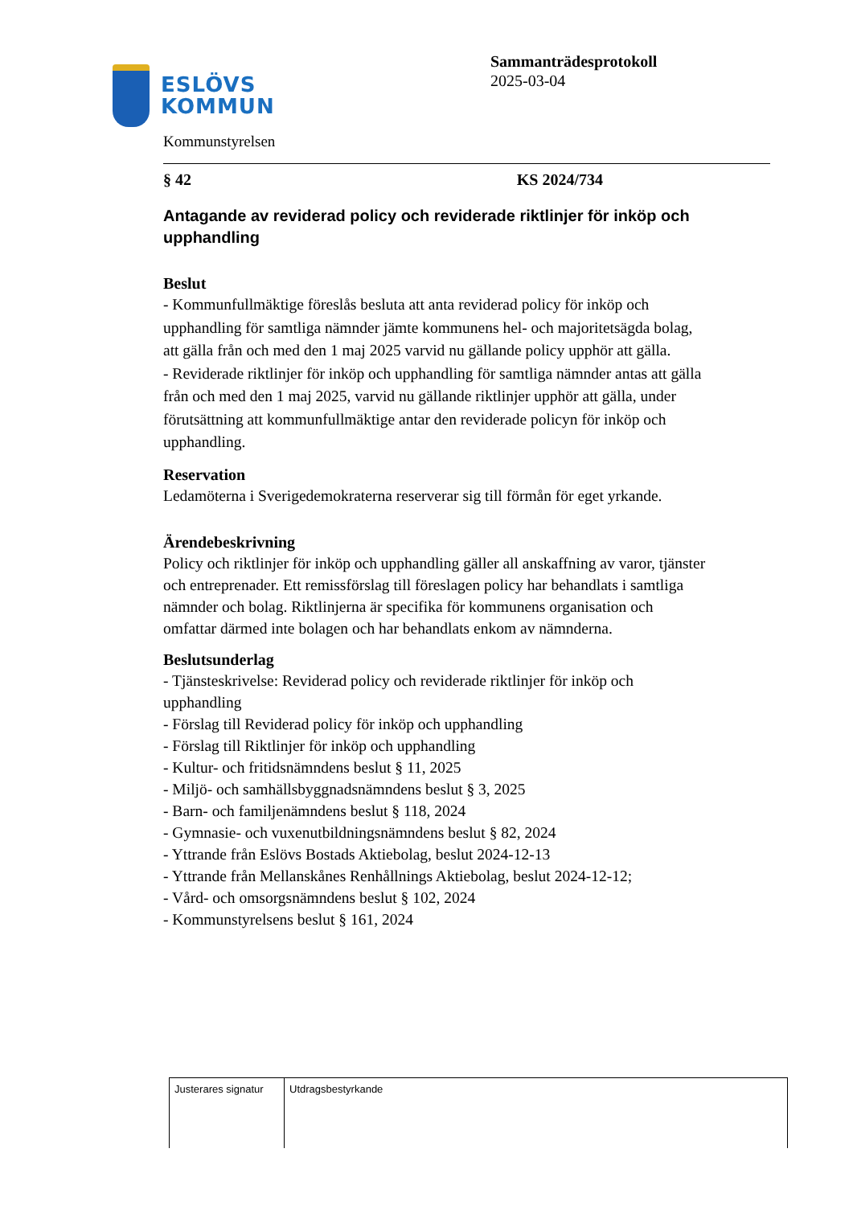ESLÖVS
KOMMUN
Sammanträdesprotokoll
2025-03-04
Kommunstyrelsen
§ 42 KS 2024/734
Antagande av reviderad policy och reviderade riktlinjer för inköp och upphandling
Beslut
- Kommunfullmäktige föreslås besluta att anta reviderad policy för inköp och upphandling för samtliga nämnder jämte kommunens hel- och majoritetsägda bolag, att gälla från och med den 1 maj 2025 varvid nu gällande policy upphör att gälla.
- Reviderade riktlinjer för inköp och upphandling för samtliga nämnder antas att gälla från och med den 1 maj 2025, varvid nu gällande riktlinjer upphör att gälla, under förutsättning att kommunfullmäktige antar den reviderade policyn för inköp och upphandling.
Reservation
Ledamöterna i Sverigedemokraterna reserverar sig till förmån för eget yrkande.
Ärendebeskrivning
Policy och riktlinjer för inköp och upphandling gäller all anskaffning av varor, tjänster och entreprenader. Ett remissförslag till föreslagen policy har behandlats i samtliga nämnder och bolag. Riktlinjerna är specifika för kommunens organisation och omfattar därmed inte bolagen och har behandlats enkom av nämnderna.
Beslutsunderlag
- Tjänsteskrivelse: Reviderad policy och reviderade riktlinjer för inköp och upphandling
- Förslag till Reviderad policy för inköp och upphandling
- Förslag till Riktlinjer för inköp och upphandling
- Kultur- och fritidsnämndens beslut § 11, 2025
- Miljö- och samhällsbyggnadsnämndens beslut § 3, 2025
- Barn- och familjenämndens beslut § 118, 2024
- Gymnasie- och vuxenutbildningsnämndens beslut § 82, 2024
- Yttrande från Eslövs Bostads Aktiebolag, beslut 2024-12-13
- Yttrande från Mellanskånes Renhållnings Aktiebolag, beslut 2024-12-12;
- Vård- och omsorgsnämndens beslut § 102, 2024
- Kommunstyrelsens beslut § 161, 2024
| Justerares signatur | Utdragsbestyrkande |